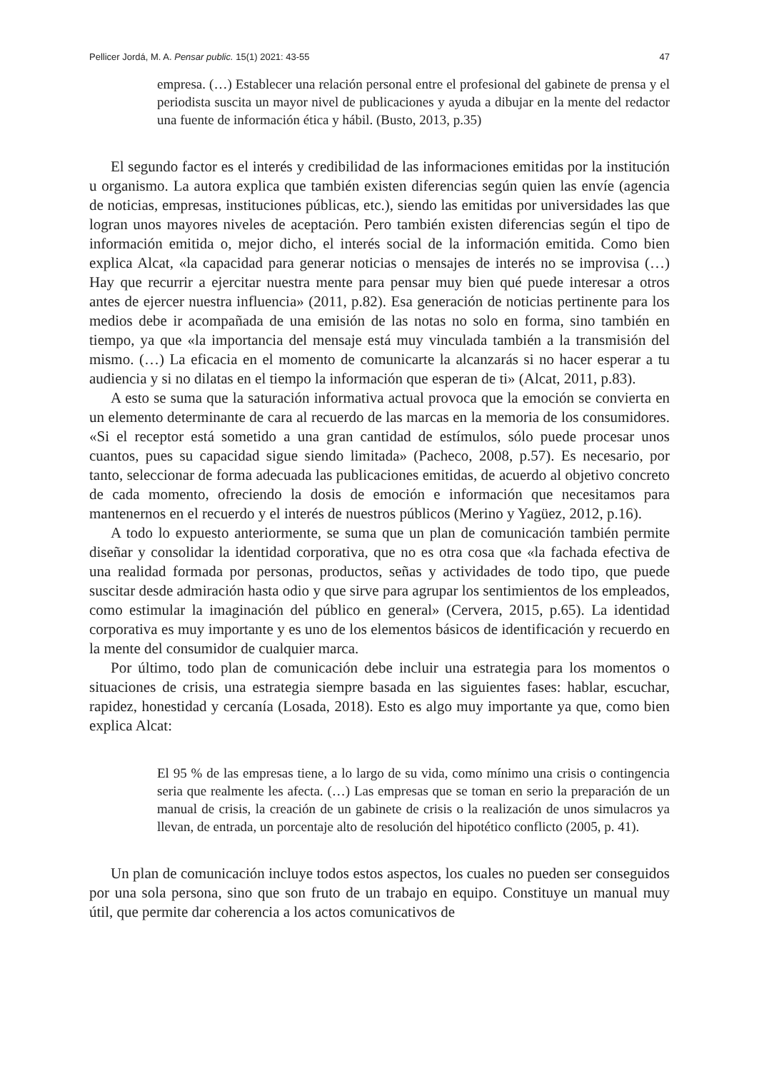Pellicer Jordá, M. A. Pensar public. 15(1) 2021: 43-55 47
empresa. (…) Establecer una relación personal entre el profesional del gabinete de prensa y el periodista suscita un mayor nivel de publicaciones y ayuda a dibujar en la mente del redactor una fuente de información ética y hábil. (Busto, 2013, p.35)
El segundo factor es el interés y credibilidad de las informaciones emitidas por la institución u organismo. La autora explica que también existen diferencias según quien las envíe (agencia de noticias, empresas, instituciones públicas, etc.), siendo las emitidas por universidades las que logran unos mayores niveles de aceptación. Pero también existen diferencias según el tipo de información emitida o, mejor dicho, el interés social de la información emitida. Como bien explica Alcat, «la capacidad para generar noticias o mensajes de interés no se improvisa (…) Hay que recurrir a ejercitar nuestra mente para pensar muy bien qué puede interesar a otros antes de ejercer nuestra influencia» (2011, p.82). Esa generación de noticias pertinente para los medios debe ir acompañada de una emisión de las notas no solo en forma, sino también en tiempo, ya que «la importancia del mensaje está muy vinculada también a la transmisión del mismo. (…) La eficacia en el momento de comunicarte la alcanzarás si no hacer esperar a tu audiencia y si no dilatas en el tiempo la información que esperan de ti» (Alcat, 2011, p.83).
A esto se suma que la saturación informativa actual provoca que la emoción se convierta en un elemento determinante de cara al recuerdo de las marcas en la memoria de los consumidores. «Si el receptor está sometido a una gran cantidad de estímulos, sólo puede procesar unos cuantos, pues su capacidad sigue siendo limitada» (Pacheco, 2008, p.57). Es necesario, por tanto, seleccionar de forma adecuada las publicaciones emitidas, de acuerdo al objetivo concreto de cada momento, ofreciendo la dosis de emoción e información que necesitamos para mantenernos en el recuerdo y el interés de nuestros públicos (Merino y Yagüez, 2012, p.16).
A todo lo expuesto anteriormente, se suma que un plan de comunicación también permite diseñar y consolidar la identidad corporativa, que no es otra cosa que «la fachada efectiva de una realidad formada por personas, productos, señas y actividades de todo tipo, que puede suscitar desde admiración hasta odio y que sirve para agrupar los sentimientos de los empleados, como estimular la imaginación del público en general» (Cervera, 2015, p.65). La identidad corporativa es muy importante y es uno de los elementos básicos de identificación y recuerdo en la mente del consumidor de cualquier marca.
Por último, todo plan de comunicación debe incluir una estrategia para los momentos o situaciones de crisis, una estrategia siempre basada en las siguientes fases: hablar, escuchar, rapidez, honestidad y cercanía (Losada, 2018). Esto es algo muy importante ya que, como bien explica Alcat:
El 95 % de las empresas tiene, a lo largo de su vida, como mínimo una crisis o contingencia seria que realmente les afecta. (…) Las empresas que se toman en serio la preparación de un manual de crisis, la creación de un gabinete de crisis o la realización de unos simulacros ya llevan, de entrada, un porcentaje alto de resolución del hipotético conflicto (2005, p. 41).
Un plan de comunicación incluye todos estos aspectos, los cuales no pueden ser conseguidos por una sola persona, sino que son fruto de un trabajo en equipo. Constituye un manual muy útil, que permite dar coherencia a los actos comunicativos de